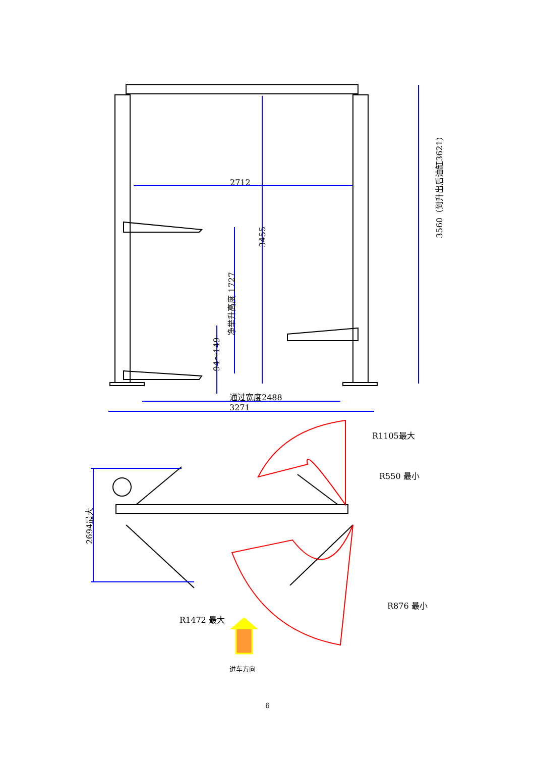2712
3455
3560（到升出后油缸3621）
净举升高度 1727
94～149
通过宽度2488
3271
R1105最大
R550 最小
2694最大
R876 最小
R1472 最大
进车方向
6